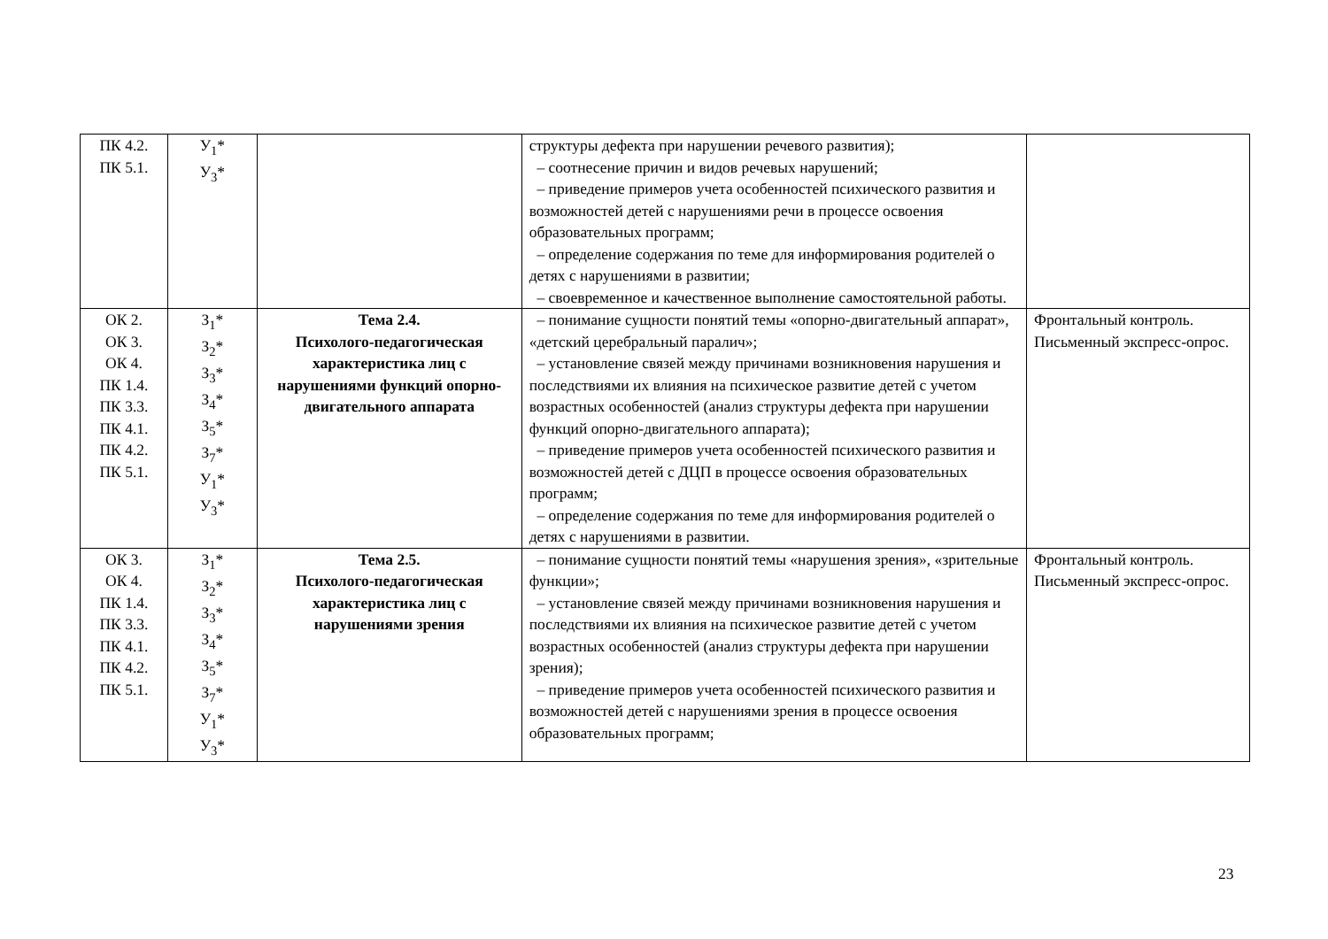| ПК 4.2. ПК 5.1. | У<sub>1</sub>* У<sub>3</sub>* | | структуры дефекта при нарушении речевого развития); – соотнесение причин и видов речевых нарушений; – приведение примеров учета особенностей психического развития и возможностей детей с нарушениями речи в процессе освоения образовательных программ; – определение содержания по теме для информирования родителей о детях с нарушениями в развитии; – своевременное и качественное выполнение самостоятельной работы. | |
| ОК 2. ОК 3. ОК 4. ПК 1.4. ПК 3.3. ПК 4.1. ПК 4.2. ПК 5.1. | З<sub>1</sub>* З<sub>2</sub>* З<sub>3</sub>* З<sub>4</sub>* З<sub>5</sub>* З<sub>7</sub>* У<sub>1</sub>* У<sub>3</sub>* | Тема 2.4. Психолого-педагогическая характеристика лиц с нарушениями функций опорно-двигательного аппарата | – понимание сущности понятий темы «опорно-двигательный аппарат», «детский церебральный паралич»; – установление связей между причинами возникновения нарушения и последствиями их влияния на психическое развитие детей с учетом возрастных особенностей (анализ структуры дефекта при нарушении функций опорно-двигательного аппарата); – приведение примеров учета особенностей психического развития и возможностей детей с ДЦП в процессе освоения образовательных программ; – определение содержания по теме для информирования родителей о детях с нарушениями в развитии. | Фронтальный контроль. Письменный экспресс-опрос. |
| ОК 3. ОК 4. ПК 1.4. ПК 3.3. ПК 4.1. ПК 4.2. ПК 5.1. | З<sub>1</sub>* З<sub>2</sub>* З<sub>3</sub>* З<sub>4</sub>* З<sub>5</sub>* З<sub>7</sub>* У<sub>1</sub>* У<sub>3</sub>* | Тема 2.5. Психолого-педагогическая характеристика лиц с нарушениями зрения | – понимание сущности понятий темы «нарушения зрения», «зрительные функции»; – установление связей между причинами возникновения нарушения и последствиями их влияния на психическое развитие детей с учетом возрастных особенностей (анализ структуры дефекта при нарушении зрения); – приведение примеров учета особенностей психического развития и возможностей детей с нарушениями зрения в процессе освоения образовательных программ; | Фронтальный контроль. Письменный экспресс-опрос. |
23